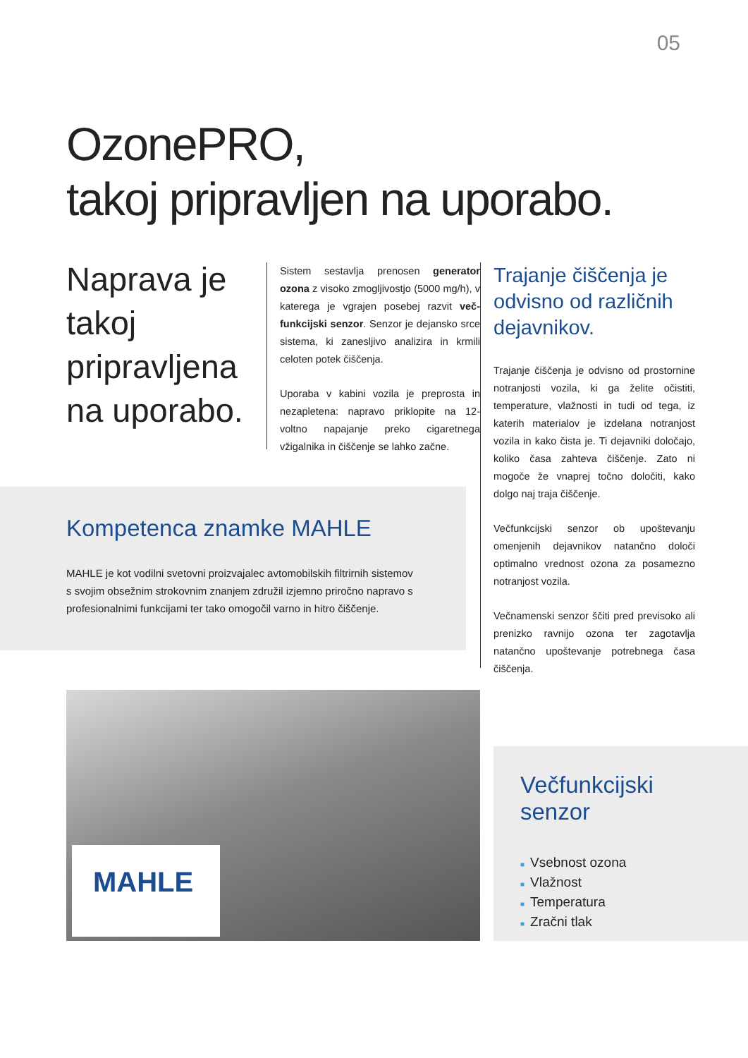05
OzonePRO,
takoj pripravljen na uporabo.
Naprava je takoj pripravljena na uporabo.
Sistem sestavlja prenosen generator ozona z visoko zmogljivostjo (5000 mg/h), v katerega je vgrajen posebej razvit več­funkcijski senzor. Senzor je dejansko srce sistema, ki zanesljivo analizira in krmili celoten potek čiščenja.
Uporaba v kabini vozila je preprosta in nezapletena: napravo priklopite na 12-voltno napajanje preko cigaretnega vžigalnika in čiščenje se lahko začne.
Trajanje čiščenja je odvisno od različnih dejavnikov.
Trajanje čiščenja je odvisno od prostor­nine notranjosti vozila, ki ga želite očistiti, temperature, vlažnosti in tudi od tega, iz katerih materialov je izdelana notranjost vozila in kako čista je. Ti dejavniki določa­jo, koliko časa zahteva čiščenje. Zato ni mogoče že vnaprej točno določiti, kako dolgo naj traja čiščenje.
Večfunkcijski senzor ob upoštevanju omenjenih dejavnikov natančno določi optimalno vrednost ozona za posamezno notranjost vozila.
Večnamenski senzor ščiti pred previsoko ali prenizko ravnijo ozona ter zagotavlja natančno upoštevanje potrebnega časa čiščenja.
Kompetenca znamke MAHLE
MAHLE je kot vodilni svetovni proizvajalec avtomobilskih filtrirnih sistemov s svojim obsežnim strokovnim znanjem združil izjemno priročno napravo s profesionalnimi funkcijami ter tako omogočil varno in hitro čiščenje.
MAHLE
Večfunkcijski
senzor
■ Vsebnost ozona
■ Vlažnost
■ Temperatura
■ Zračni tlak